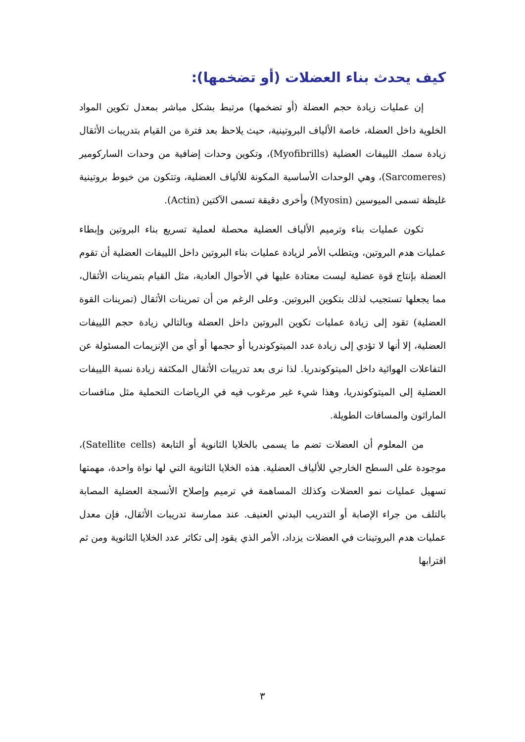كيف يحدث بناء العضلات (أو تضخمها):
إن عمليات زيادة حجم العضلة (أو تضخمها) مرتبط بشكل مباشر بمعدل تكوين المواد الخلوية داخل العضلة، خاصة الألياف البروتينية، حيث يلاحظ بعد فترة من القيام بتدريبات الأثقال زيادة سمك اللييفات العضلية (Myofibrills)، وتكوين وحدات إضافية من وحدات الساركومير (Sarcomeres)، وهي الوحدات الأساسية المكونة للألياف العضلية، وتتكون من خيوط بروتينية غليظة تسمى الميوسين (Myosin) وأخرى دقيقة تسمى الآكتين (Actin).
تكون عمليات بناء وترميم الألياف العضلية محصلة لعملية تسريع بناء البروتين وإبطاء عمليات هدم البروتين، ويتطلب الأمر لزيادة عمليات بناء البروتين داخل اللييفات العضلية أن تقوم العضلة بإنتاج قوة عضلية ليست معتادة عليها في الأحوال العادية، مثل القيام بتمرينات الأثقال، مما يجعلها تستجيب لذلك بتكوين البروتين. وعلى الرغم من أن تمرينات الأثقال (تمرينات القوة العضلية) تقود إلى زيادة عمليات تكوين البروتين داخل العضلة وبالتالي زيادة حجم اللييفات العضلية، إلا أنها لا تؤدي إلى زيادة عدد الميتوكوندريا أو حجمها أو أي من الإنزيمات المسئولة عن التفاعلات الهوائية داخل الميتوكوندريا. لذا نرى بعد تدريبات الأثقال المكثفة زيادة نسبة اللييفات العضلية إلى الميتوكوندريا، وهذا شيء غير مرغوب فيه في الرياضات التحملية مثل منافسات الماراثون والمسافات الطويلة.
من المعلوم أن العضلات تضم ما يسمى بالخلايا الثانوية أو التابعة (Satellite cells)، موجودة على السطح الخارجي للألياف العضلية. هذه الخلايا الثانوية التي لها نواة واحدة، مهمتها تسهيل عمليات نمو العضلات وكذلك المساهمة في ترميم وإصلاح الأنسجة العضلية المصابة بالتلف من جراء الإصابة أو التدريب البدني العنيف. عند ممارسة تدريبات الأثقال، فإن معدل عمليات هدم البروتينات في العضلات يزداد، الأمر الذي يقود إلى تكاثر عدد الخلايا الثانوية ومن ثم اقترابها
٣